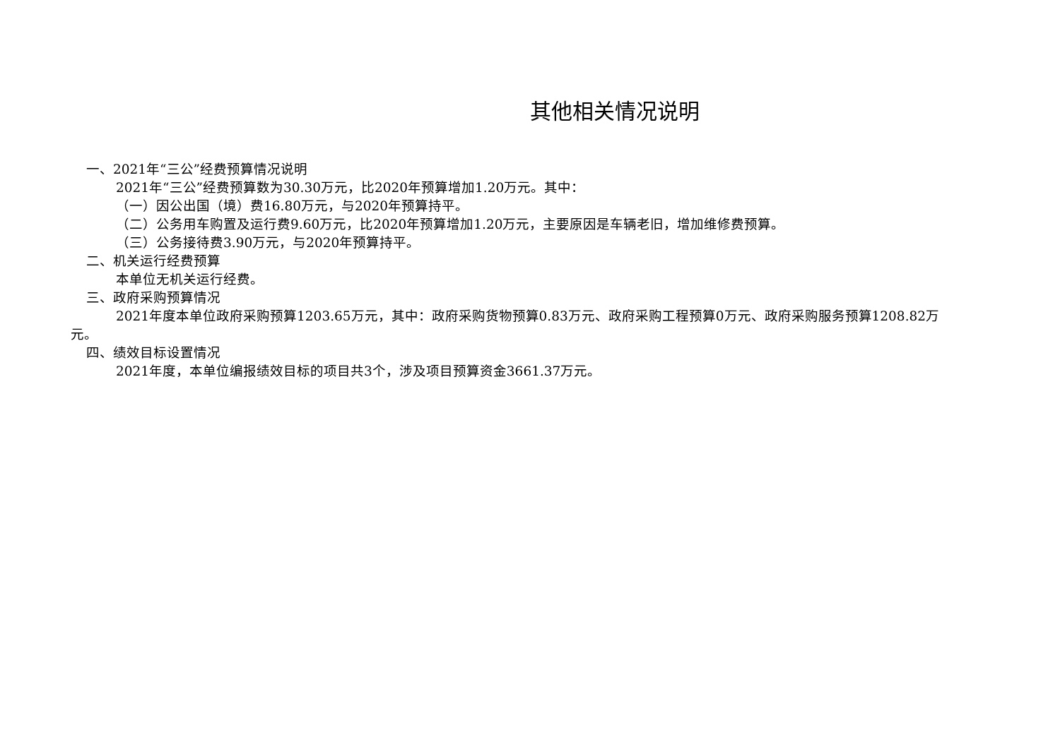其他相关情况说明
一、2021年“三公”经费预算情况说明
2021年“三公”经费预算数为30.30万元，比2020年预算增加1.20万元。其中：
（一）因公出国（境）费16.80万元，与2020年预算持平。
（二）公务用车购置及运行费9.60万元，比2020年预算增加1.20万元，主要原因是车辆老旧，增加维修费预算。
（三）公务接待费3.90万元，与2020年预算持平。
二、机关运行经费预算
本单位无机关运行经费。
三、政府采购预算情况
2021年度本单位政府采购预算1203.65万元，其中：政府采购货物预算0.83万元、政府采购工程预算0万元、政府采购服务预算1208.82万元。
四、绩效目标设置情况
2021年度，本单位编报绩效目标的项目共3个，涉及项目预算资金3661.37万元。